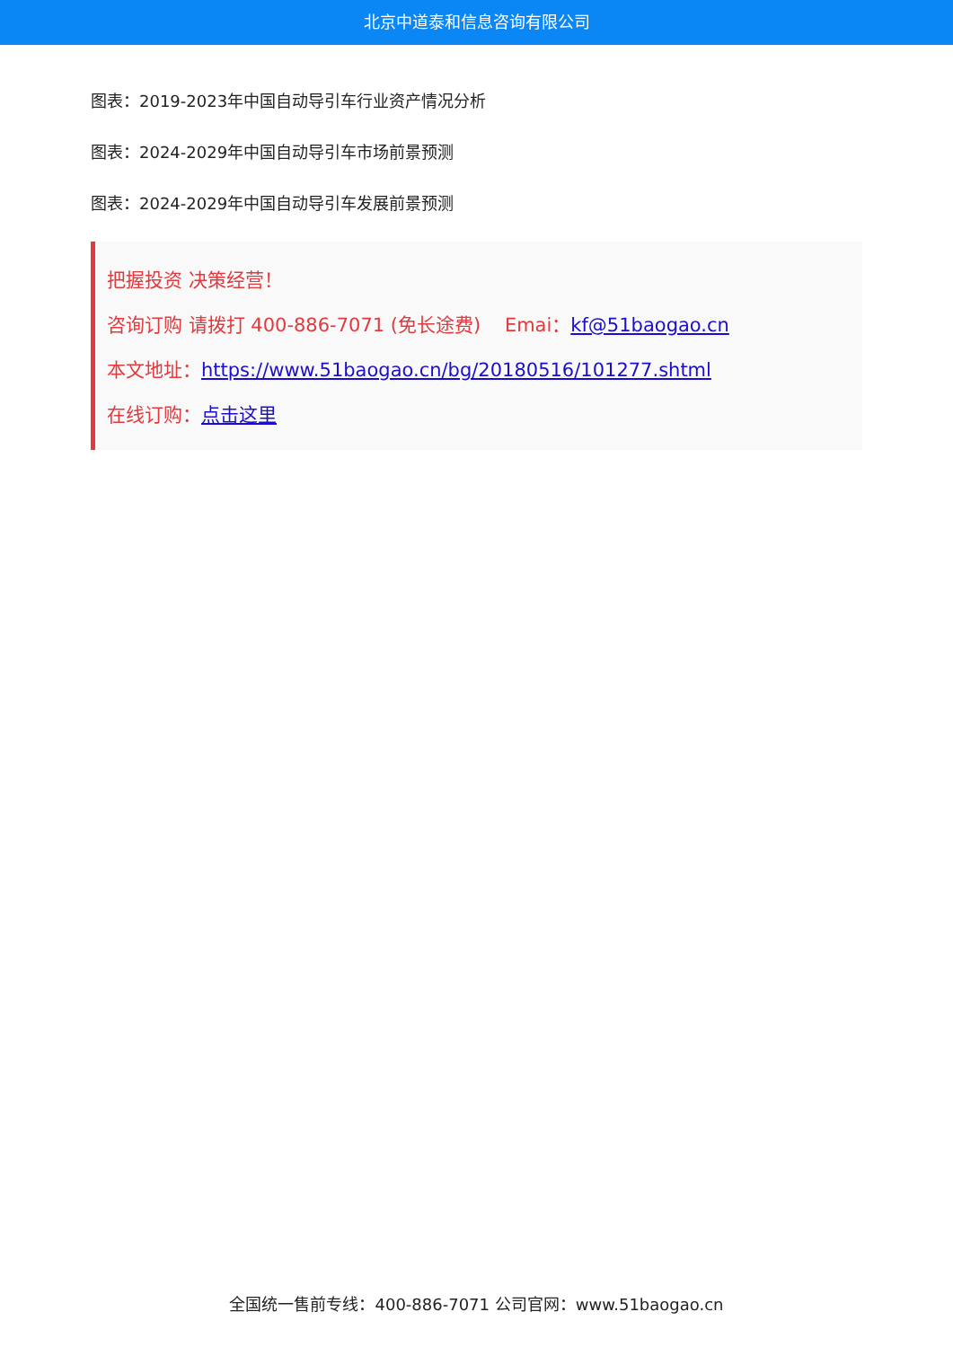北京中道泰和信息咨询有限公司
图表：2019-2023年中国自动导引车行业资产情况分析
图表：2024-2029年中国自动导引车市场前景预测
图表：2024-2029年中国自动导引车发展前景预测
把握投资 决策经营！
咨询订购 请拨打 400-886-7071 (免长途费) Emai：kf@51baogao.cn
本文地址：https://www.51baogao.cn/bg/20180516/101277.shtml
在线订购：点击这里
全国统一售前专线：400-886-7071 公司官网：www.51baogao.cn